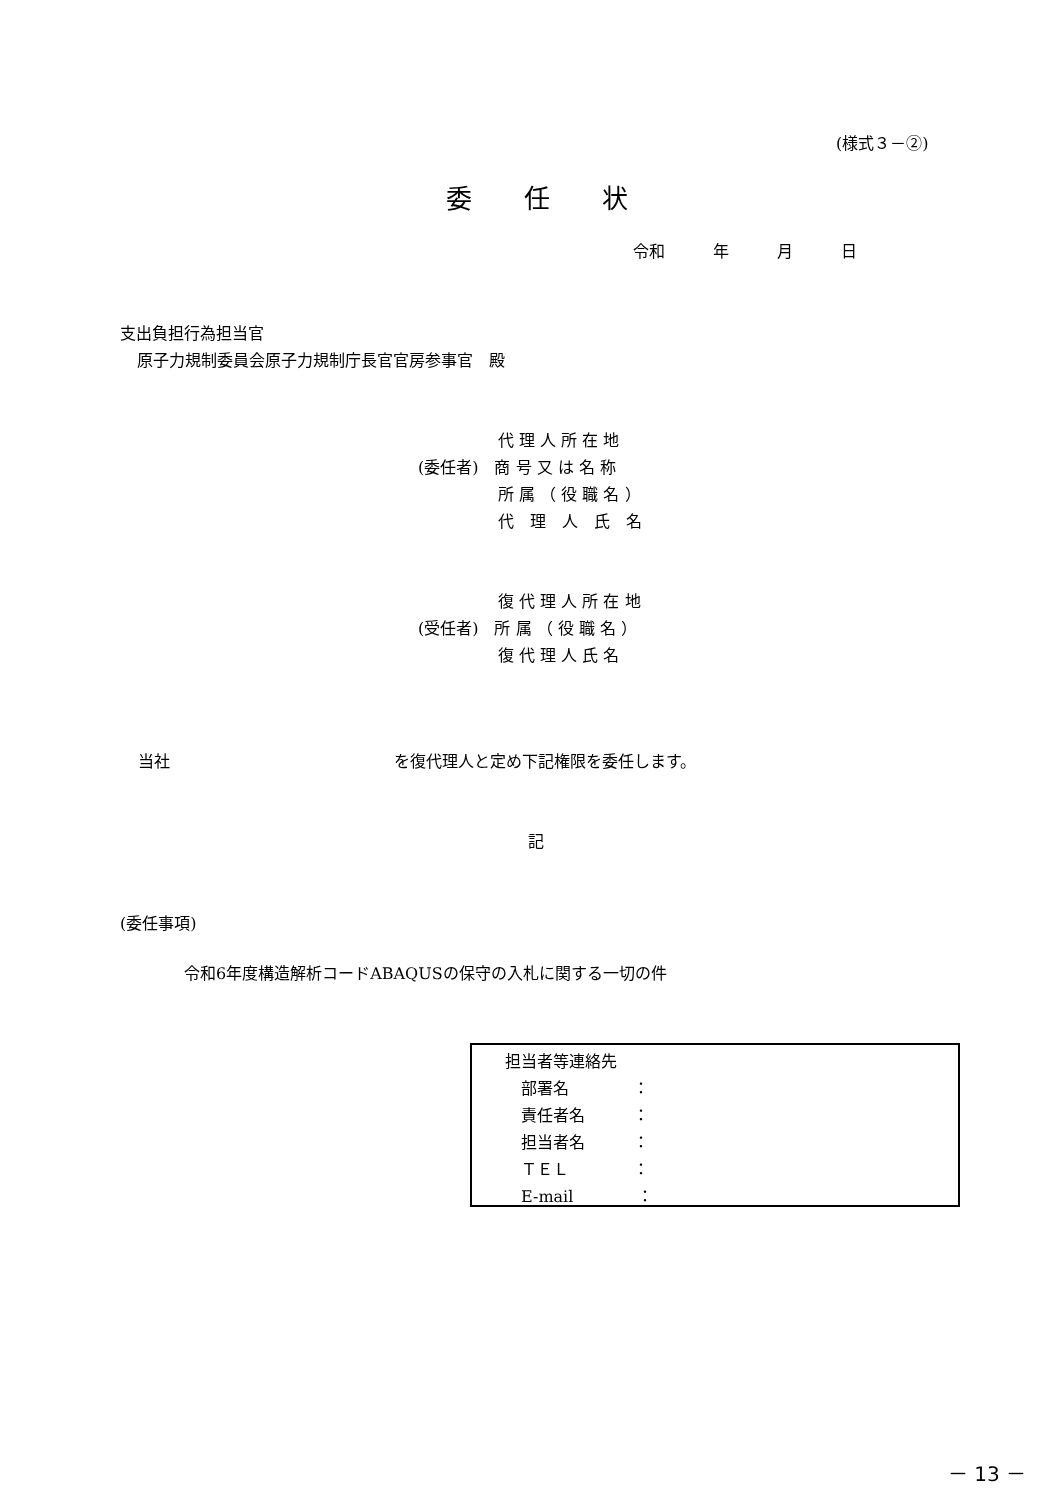(様式３－②)
委　　任　　状
令和　　　年　　　月　　　日
支出負担行為担当官
原子力規制委員会原子力規制庁長官官房参事官　殿
　　　　　代 理 人 所 在 地 (委任者)　商 号 又 は 名 称 　　　　　所 属 （ 役 職 名 ） 　　　　　代　理　人　氏　名
　　　　　復 代 理 人 所 在 地 (受任者)　所 属 （ 役 職 名 ） 　　　　　復 代 理 人 氏 名
当社　　　　　　　　　　　　　　を復代理人と定め下記権限を委任します。
記
(委任事項)
令和6年度構造解析コードABAQUSの保守の入札に関する一切の件
担当者等連絡先 　部署名　　　　： 　責任者名　　　： 　担当者名　　　： 　ＴＥＬ　　　　： 　E-mail　　　　：
－ 13 －